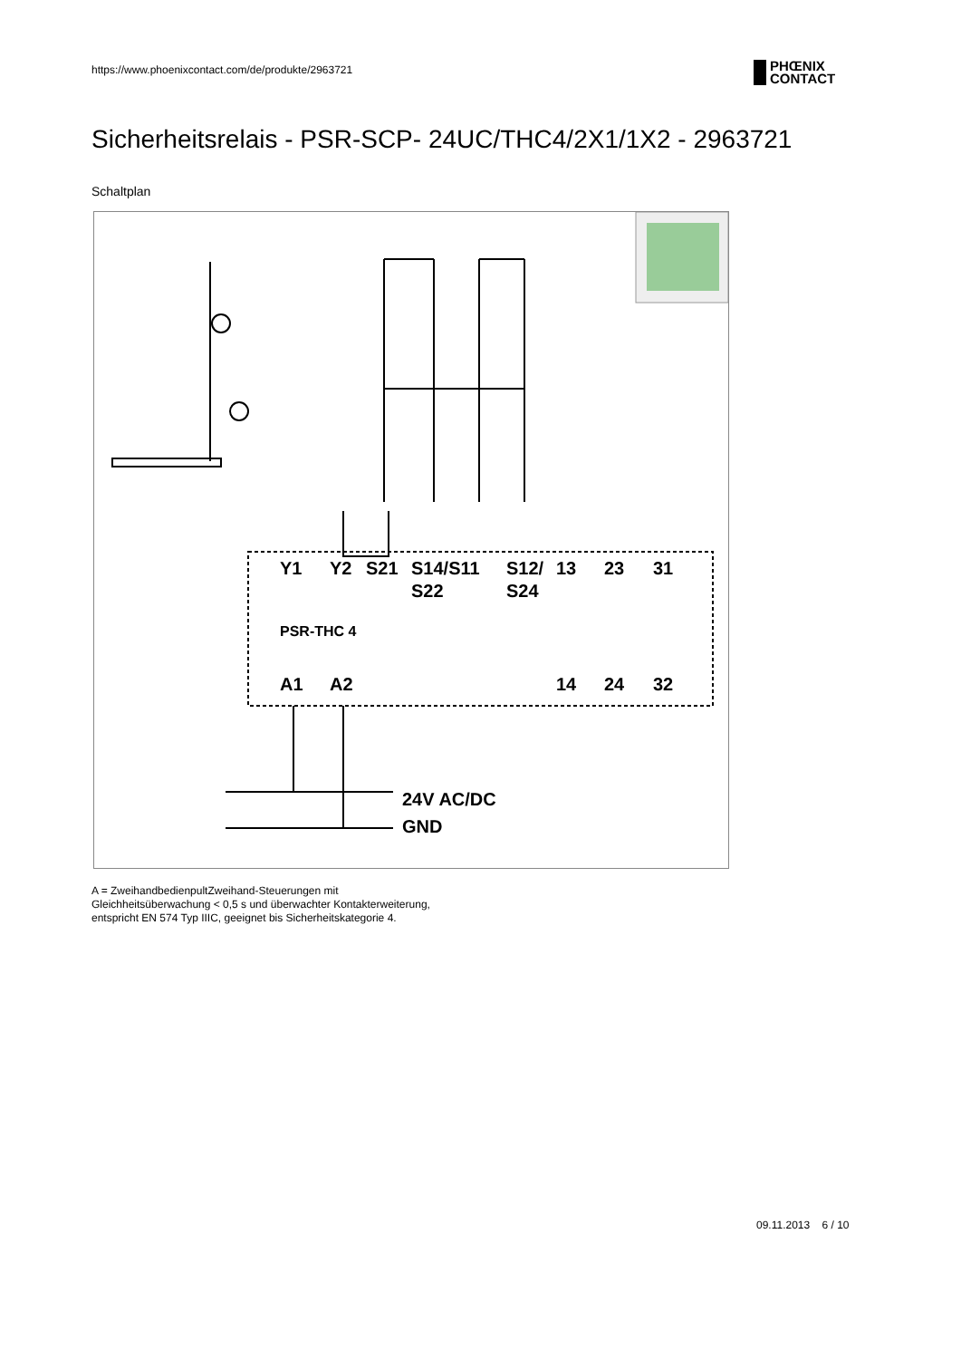https://www.phoenixcontact.com/de/produkte/2963721
PHŒNIX
CONTACT
Sicherheitsrelais - PSR-SCP- 24UC/THC4/2X1/1X2 - 2963721
Schaltplan
Y1
Y2
S21
S14/S11
S12/
13
23
31
S22
S24
A1
A2
14
24
32
24V AC/DC
GND
PSR-THC 4
A = ZweihandbedienpultZweihand-Steuerungen mit
Gleichheitsüberwachung < 0,5 s und überwachter Kontakterweiterung,
entspricht EN 574 Typ IIIC, geeignet bis Sicherheitskategorie 4.
09.11.2013 6 / 10